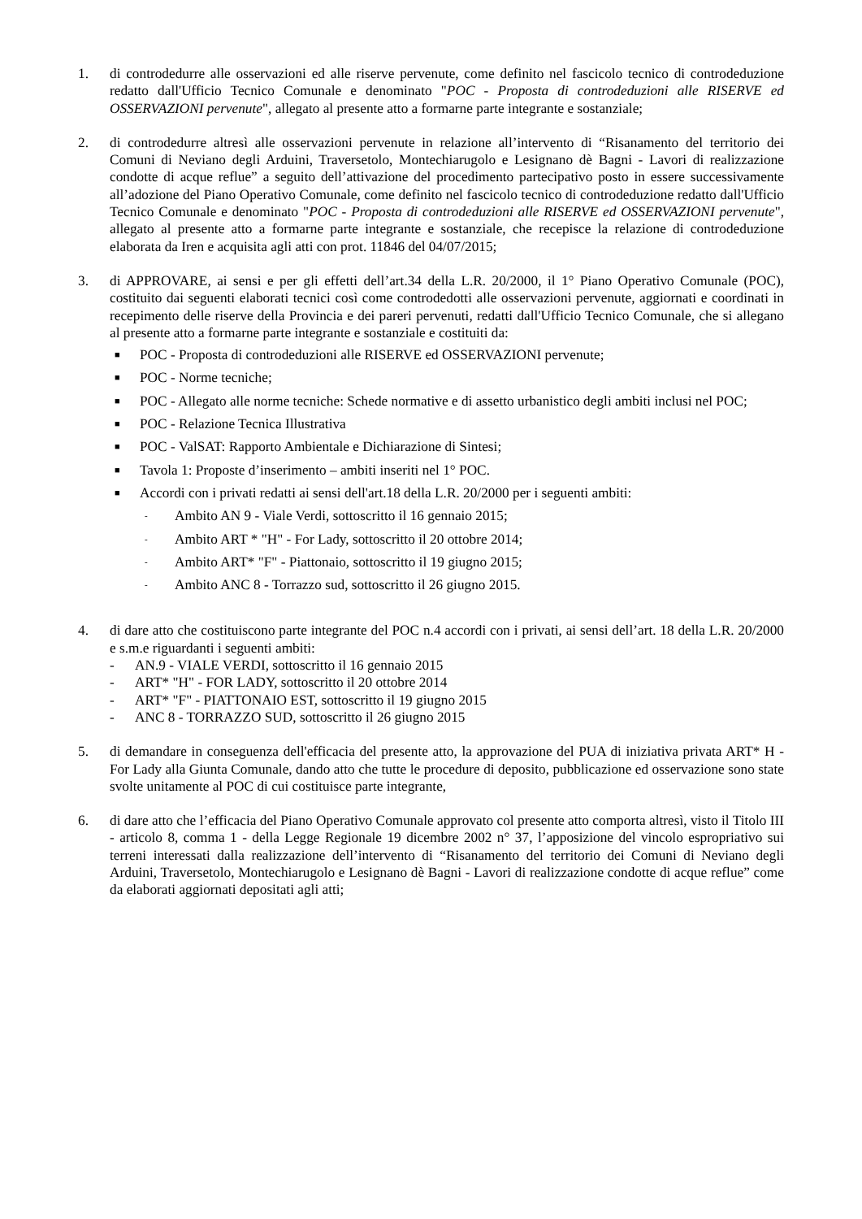1. di controdedurre alle osservazioni ed alle riserve pervenute, come definito nel fascicolo tecnico di controdeduzione redatto dall'Ufficio Tecnico Comunale e denominato "POC - Proposta di controdeduzioni alle RISERVE ed OSSERVAZIONI pervenute", allegato al presente atto a formarne parte integrante e sostanziale;
2. di controdedurre altresì alle osservazioni pervenute in relazione all’intervento di “Risanamento del territorio dei Comuni di Neviano degli Arduini, Traversetolo, Montechiarugolo e Lesignano dè Bagni - Lavori di realizzazione condotte di acque reflue” a seguito dell’attivazione del procedimento partecipativo posto in essere successivamente all’adozione del Piano Operativo Comunale, come definito nel fascicolo tecnico di controdeduzione redatto dall'Ufficio Tecnico Comunale e denominato "POC - Proposta di controdeduzioni alle RISERVE ed OSSERVAZIONI pervenute", allegato al presente atto a formarne parte integrante e sostanziale, che recepisce la relazione di controdeduzione elaborata da Iren e acquisita agli atti con prot. 11846 del 04/07/2015;
3. di APPROVARE, ai sensi e per gli effetti dell’art.34 della L.R. 20/2000, il 1° Piano Operativo Comunale (POC), costituito dai seguenti elaborati tecnici così come controdedotti alle osservazioni pervenute, aggiornati e coordinati in recepimento delle riserve della Provincia e dei pareri pervenuti, redatti dall'Ufficio Tecnico Comunale, che si allegano al presente atto a formarne parte integrante e sostanziale e costituiti da:
■ POC - Proposta di controdeduzioni alle RISERVE ed OSSERVAZIONI pervenute;
■ POC - Norme tecniche;
■ POC - Allegato alle norme tecniche: Schede normative e di assetto urbanistico degli ambiti inclusi nel POC;
■ POC - Relazione Tecnica Illustrativa
■ POC - ValSAT: Rapporto Ambientale e Dichiarazione di Sintesi;
■ Tavola 1: Proposte d’inserimento – ambiti inseriti nel 1° POC.
■ Accordi con i privati redatti ai sensi dell'art.18 della L.R. 20/2000 per i seguenti ambiti:
- Ambito AN 9 - Viale Verdi, sottoscritto il 16 gennaio 2015;
- Ambito ART * "H" - For Lady, sottoscritto il 20 ottobre 2014;
- Ambito ART* "F" - Piattonaio, sottoscritto il 19 giugno 2015;
- Ambito ANC 8 - Torrazzo sud, sottoscritto il 26 giugno 2015.
4. di dare atto che costituiscono parte integrante del POC n.4 accordi con i privati, ai sensi dell’art. 18 della L.R. 20/2000 e s.m.e riguardanti i seguenti ambiti:
- AN.9 - VIALE VERDI, sottoscritto il 16 gennaio 2015
- ART* "H" - FOR LADY, sottoscritto il 20 ottobre 2014
- ART* "F" - PIATTONAIO EST, sottoscritto il 19 giugno 2015
- ANC 8 - TORRAZZO SUD, sottoscritto il 26 giugno 2015
5. di demandare in conseguenza dell'efficacia del presente atto, la approvazione del PUA di iniziativa privata ART* H - For Lady alla Giunta Comunale, dando atto che tutte le procedure di deposito, pubblicazione ed osservazione sono state svolte unitamente al POC di cui costituisce parte integrante,
6. di dare atto che l’efficacia del Piano Operativo Comunale approvato col presente atto comporta altresì, visto il Titolo III - articolo 8, comma 1 - della Legge Regionale 19 dicembre 2002 n° 37, l’apposizione del vincolo espropriativo sui terreni interessati dalla realizzazione dell’intervento di “Risanamento del territorio dei Comuni di Neviano degli Arduini, Traversetolo, Montechiarugolo e Lesignano dè Bagni - Lavori di realizzazione condotte di acque reflue” come da elaborati aggiornati depositati agli atti;